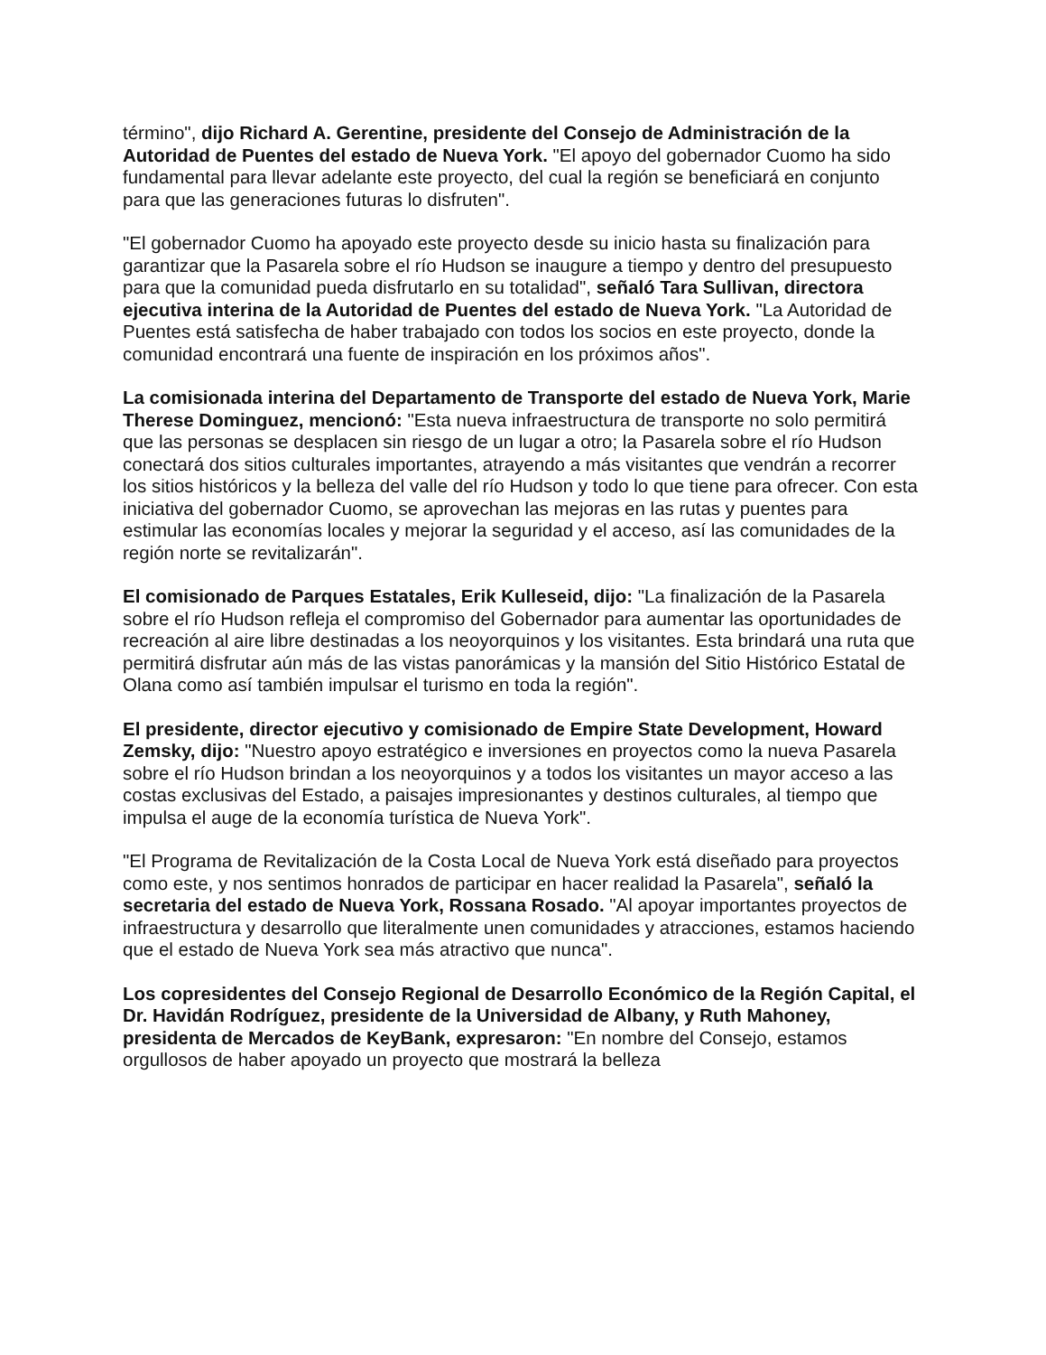término", dijo Richard A. Gerentine, presidente del Consejo de Administración de la Autoridad de Puentes del estado de Nueva York. "El apoyo del gobernador Cuomo ha sido fundamental para llevar adelante este proyecto, del cual la región se beneficiará en conjunto para que las generaciones futuras lo disfruten".
"El gobernador Cuomo ha apoyado este proyecto desde su inicio hasta su finalización para garantizar que la Pasarela sobre el río Hudson se inaugure a tiempo y dentro del presupuesto para que la comunidad pueda disfrutarlo en su totalidad", señaló Tara Sullivan, directora ejecutiva interina de la Autoridad de Puentes del estado de Nueva York. "La Autoridad de Puentes está satisfecha de haber trabajado con todos los socios en este proyecto, donde la comunidad encontrará una fuente de inspiración en los próximos años".
La comisionada interina del Departamento de Transporte del estado de Nueva York, Marie Therese Dominguez, mencionó: "Esta nueva infraestructura de transporte no solo permitirá que las personas se desplacen sin riesgo de un lugar a otro; la Pasarela sobre el río Hudson conectará dos sitios culturales importantes, atrayendo a más visitantes que vendrán a recorrer los sitios históricos y la belleza del valle del río Hudson y todo lo que tiene para ofrecer. Con esta iniciativa del gobernador Cuomo, se aprovechan las mejoras en las rutas y puentes para estimular las economías locales y mejorar la seguridad y el acceso, así las comunidades de la región norte se revitalizarán".
El comisionado de Parques Estatales, Erik Kulleseid, dijo: "La finalización de la Pasarela sobre el río Hudson refleja el compromiso del Gobernador para aumentar las oportunidades de recreación al aire libre destinadas a los neoyorquinos y los visitantes. Esta brindará una ruta que permitirá disfrutar aún más de las vistas panorámicas y la mansión del Sitio Histórico Estatal de Olana como así también impulsar el turismo en toda la región".
El presidente, director ejecutivo y comisionado de Empire State Development, Howard Zemsky, dijo: "Nuestro apoyo estratégico e inversiones en proyectos como la nueva Pasarela sobre el río Hudson brindan a los neoyorquinos y a todos los visitantes un mayor acceso a las costas exclusivas del Estado, a paisajes impresionantes y destinos culturales, al tiempo que impulsa el auge de la economía turística de Nueva York".
"El Programa de Revitalización de la Costa Local de Nueva York está diseñado para proyectos como este, y nos sentimos honrados de participar en hacer realidad la Pasarela", señaló la secretaria del estado de Nueva York, Rossana Rosado. "Al apoyar importantes proyectos de infraestructura y desarrollo que literalmente unen comunidades y atracciones, estamos haciendo que el estado de Nueva York sea más atractivo que nunca".
Los copresidentes del Consejo Regional de Desarrollo Económico de la Región Capital, el Dr. Havidán Rodríguez, presidente de la Universidad de Albany, y Ruth Mahoney, presidenta de Mercados de KeyBank, expresaron: "En nombre del Consejo, estamos orgullosos de haber apoyado un proyecto que mostrará la belleza